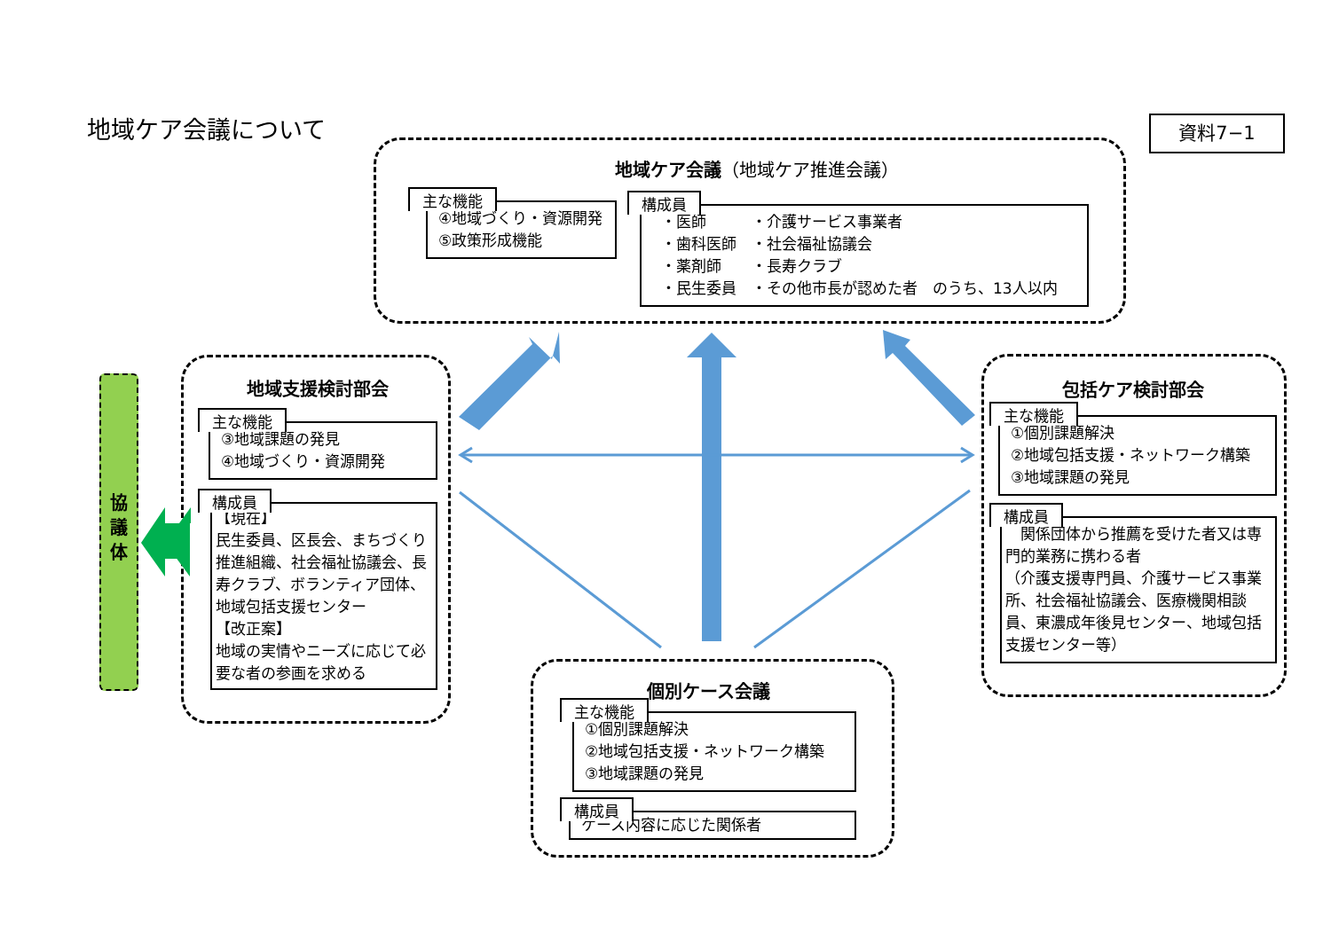地域ケア会議について
資料7−1
地域ケア会議（地域ケア推進会議）
主な機能
④地域づくり・資源開発
⑤政策形成機能
構成員
・医師　　　・介護サービス事業者
・歯科医師　・社会福祉協議会
・薬剤師　　・長寿クラブ
・民生委員　・その他市長が認めた者　のうち、13人以内
協
議
体
地域支援検討部会
主な機能
③地域課題の発見
④地域づくり・資源開発
構成員
【現在】
民生委員、区長会、まちづくり推進組織、社会福祉協議会、長寿クラブ、ボランティア団体、地域包括支援センター
【改正案】
地域の実情やニーズに応じて必要な者の参画を求める
包括ケア検討部会
主な機能
①個別課題解決
②地域包括支援・ネットワーク構築
③地域課題の発見
構成員
　関係団体から推薦を受けた者又は専門的業務に携わる者
（介護支援専門員、介護サービス事業所、社会福祉協議会、医療機関相談員、東濃成年後見センター、地域包括支援センター等）
個別ケース会議
主な機能
①個別課題解決
②地域包括支援・ネットワーク構築
③地域課題の発見
構成員
ケース内容に応じた関係者